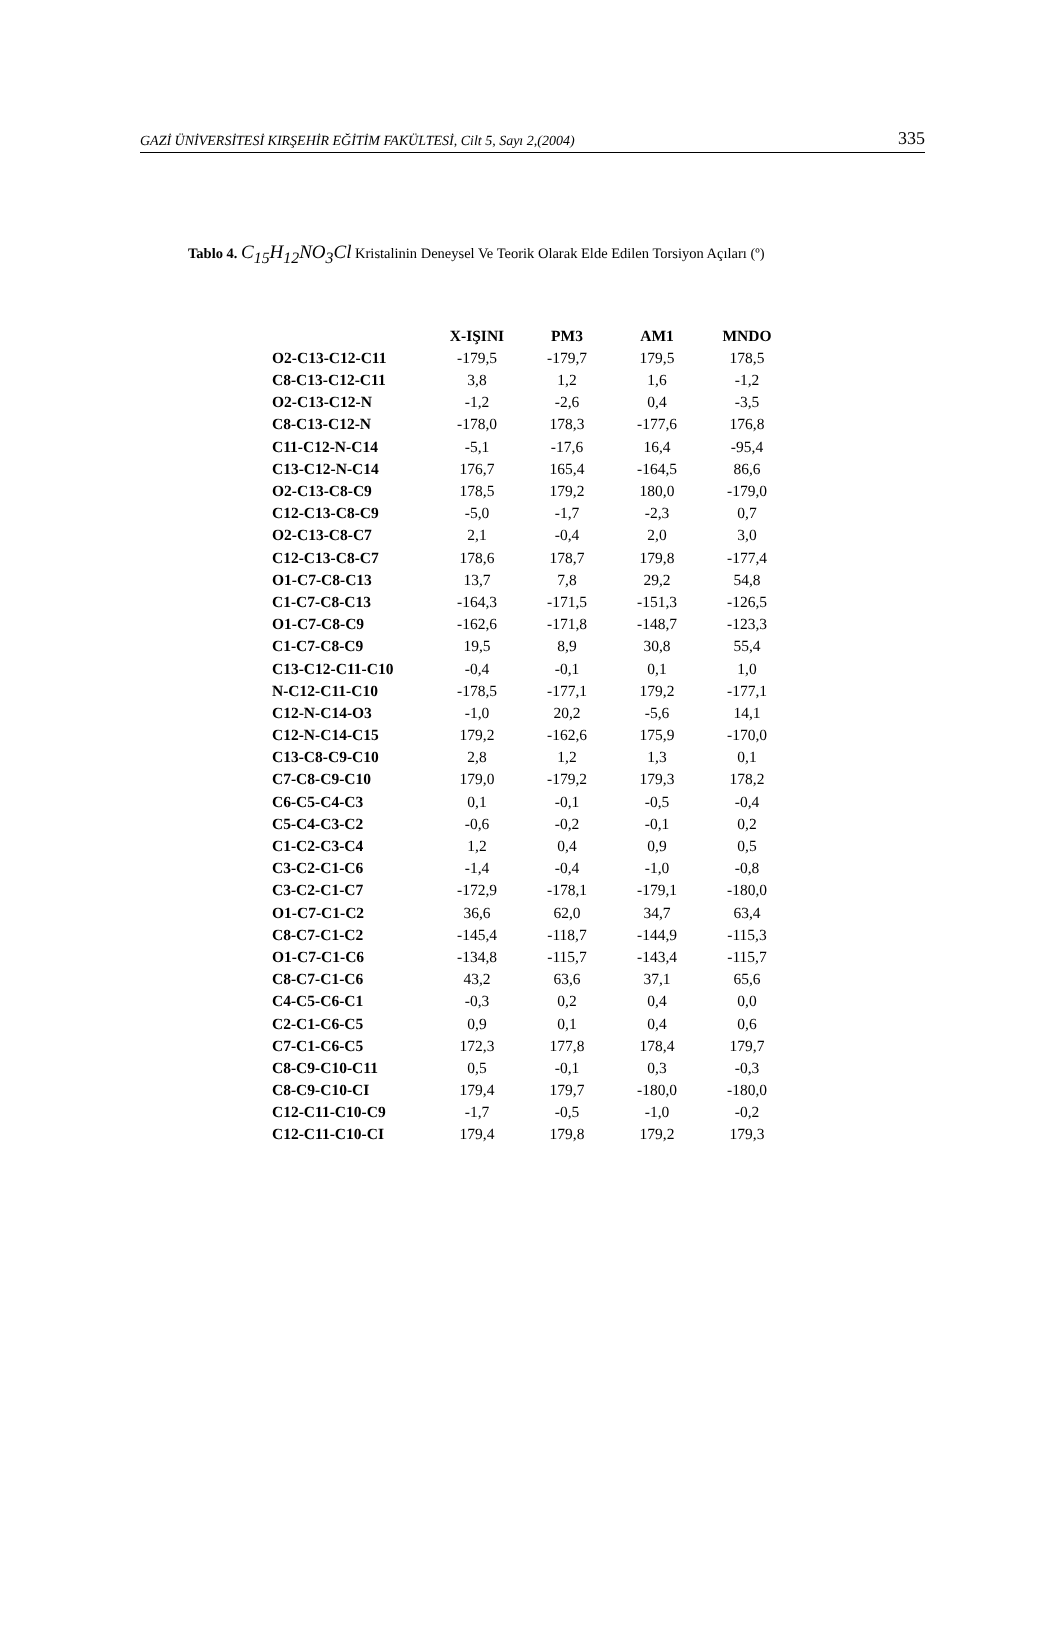GAZİ ÜNİVERSİTESİ KIRŞEHİR EĞİTİM FAKÜLTESİ, Cilt 5, Sayı 2,(2004) 335
Tablo 4. C<sub>15</sub>H<sub>12</sub>NO<sub>3</sub>Cl Kristalinin Deneysel Ve Teorik Olarak Elde Edilen Torsiyon Açıları (º)
| | X-IŞINI | PM3 | AM1 | MNDO |
| --- | --- | --- | --- | --- |
| O2-C13-C12-C11 | -179,5 | -179,7 | 179,5 | 178,5 |
| C8-C13-C12-C11 | 3,8 | 1,2 | 1,6 | -1,2 |
| O2-C13-C12-N | -1,2 | -2,6 | 0,4 | -3,5 |
| C8-C13-C12-N | -178,0 | 178,3 | -177,6 | 176,8 |
| C11-C12-N-C14 | -5,1 | -17,6 | 16,4 | -95,4 |
| C13-C12-N-C14 | 176,7 | 165,4 | -164,5 | 86,6 |
| O2-C13-C8-C9 | 178,5 | 179,2 | 180,0 | -179,0 |
| C12-C13-C8-C9 | -5,0 | -1,7 | -2,3 | 0,7 |
| O2-C13-C8-C7 | 2,1 | -0,4 | 2,0 | 3,0 |
| C12-C13-C8-C7 | 178,6 | 178,7 | 179,8 | -177,4 |
| O1-C7-C8-C13 | 13,7 | 7,8 | 29,2 | 54,8 |
| C1-C7-C8-C13 | -164,3 | -171,5 | -151,3 | -126,5 |
| O1-C7-C8-C9 | -162,6 | -171,8 | -148,7 | -123,3 |
| C1-C7-C8-C9 | 19,5 | 8,9 | 30,8 | 55,4 |
| C13-C12-C11-C10 | -0,4 | -0,1 | 0,1 | 1,0 |
| N-C12-C11-C10 | -178,5 | -177,1 | 179,2 | -177,1 |
| C12-N-C14-O3 | -1,0 | 20,2 | -5,6 | 14,1 |
| C12-N-C14-C15 | 179,2 | -162,6 | 175,9 | -170,0 |
| C13-C8-C9-C10 | 2,8 | 1,2 | 1,3 | 0,1 |
| C7-C8-C9-C10 | 179,0 | -179,2 | 179,3 | 178,2 |
| C6-C5-C4-C3 | 0,1 | -0,1 | -0,5 | -0,4 |
| C5-C4-C3-C2 | -0,6 | -0,2 | -0,1 | 0,2 |
| C1-C2-C3-C4 | 1,2 | 0,4 | 0,9 | 0,5 |
| C3-C2-C1-C6 | -1,4 | -0,4 | -1,0 | -0,8 |
| C3-C2-C1-C7 | -172,9 | -178,1 | -179,1 | -180,0 |
| O1-C7-C1-C2 | 36,6 | 62,0 | 34,7 | 63,4 |
| C8-C7-C1-C2 | -145,4 | -118,7 | -144,9 | -115,3 |
| O1-C7-C1-C6 | -134,8 | -115,7 | -143,4 | -115,7 |
| C8-C7-C1-C6 | 43,2 | 63,6 | 37,1 | 65,6 |
| C4-C5-C6-C1 | -0,3 | 0,2 | 0,4 | 0,0 |
| C2-C1-C6-C5 | 0,9 | 0,1 | 0,4 | 0,6 |
| C7-C1-C6-C5 | 172,3 | 177,8 | 178,4 | 179,7 |
| C8-C9-C10-C11 | 0,5 | -0,1 | 0,3 | -0,3 |
| C8-C9-C10-CI | 179,4 | 179,7 | -180,0 | -180,0 |
| C12-C11-C10-C9 | -1,7 | -0,5 | -1,0 | -0,2 |
| C12-C11-C10-CI | 179,4 | 179,8 | 179,2 | 179,3 |